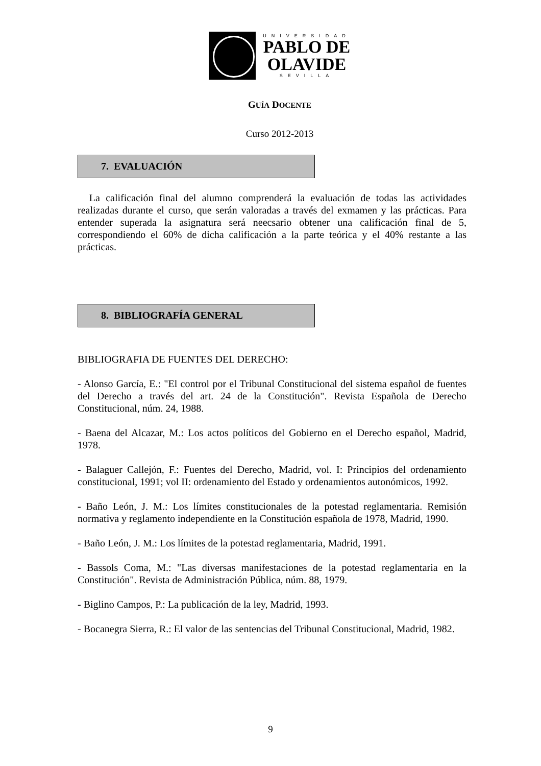UNIVERSIDAD
PABLO DE
OLAVIDE
SEVILLA
GUÍA DOCENTE
Curso 2012-2013
7. EVALUACIÓN
La calificación final del alumno comprenderá la evaluación de todas las actividades realizadas durante el curso, que serán valoradas a través del exmamen y las prácticas. Para entender superada la asignatura será neecsario obtener una calificación final de 5, correspondiendo el 60% de dicha calificación a la parte teórica y el 40% restante a las prácticas.
8. BIBLIOGRAFÍA GENERAL
BIBLIOGRAFIA DE FUENTES DEL DERECHO:
- Alonso García, E.: "El control por el Tribunal Constitucional del sistema español de fuentes del Derecho a través del art. 24 de la Constitución". Revista Española de Derecho Constitucional, núm. 24, 1988.
- Baena del Alcazar, M.: Los actos políticos del Gobierno en el Derecho español, Madrid, 1978.
- Balaguer Callejón, F.: Fuentes del Derecho, Madrid, vol. I: Principios del ordenamiento constitucional, 1991; vol II: ordenamiento del Estado y ordenamientos autonómicos, 1992.
- Baño León, J. M.: Los límites constitucionales de la potestad reglamentaria. Remisión normativa y reglamento independiente en la Constitución española de 1978, Madrid, 1990.
- Baño León, J. M.: Los límites de la potestad reglamentaria, Madrid, 1991.
- Bassols Coma, M.: "Las diversas manifestaciones de la potestad reglamentaria en la Constitución". Revista de Administración Pública, núm. 88, 1979.
- Biglino Campos, P.: La publicación de la ley, Madrid, 1993.
- Bocanegra Sierra, R.: El valor de las sentencias del Tribunal Constitucional, Madrid, 1982.
9